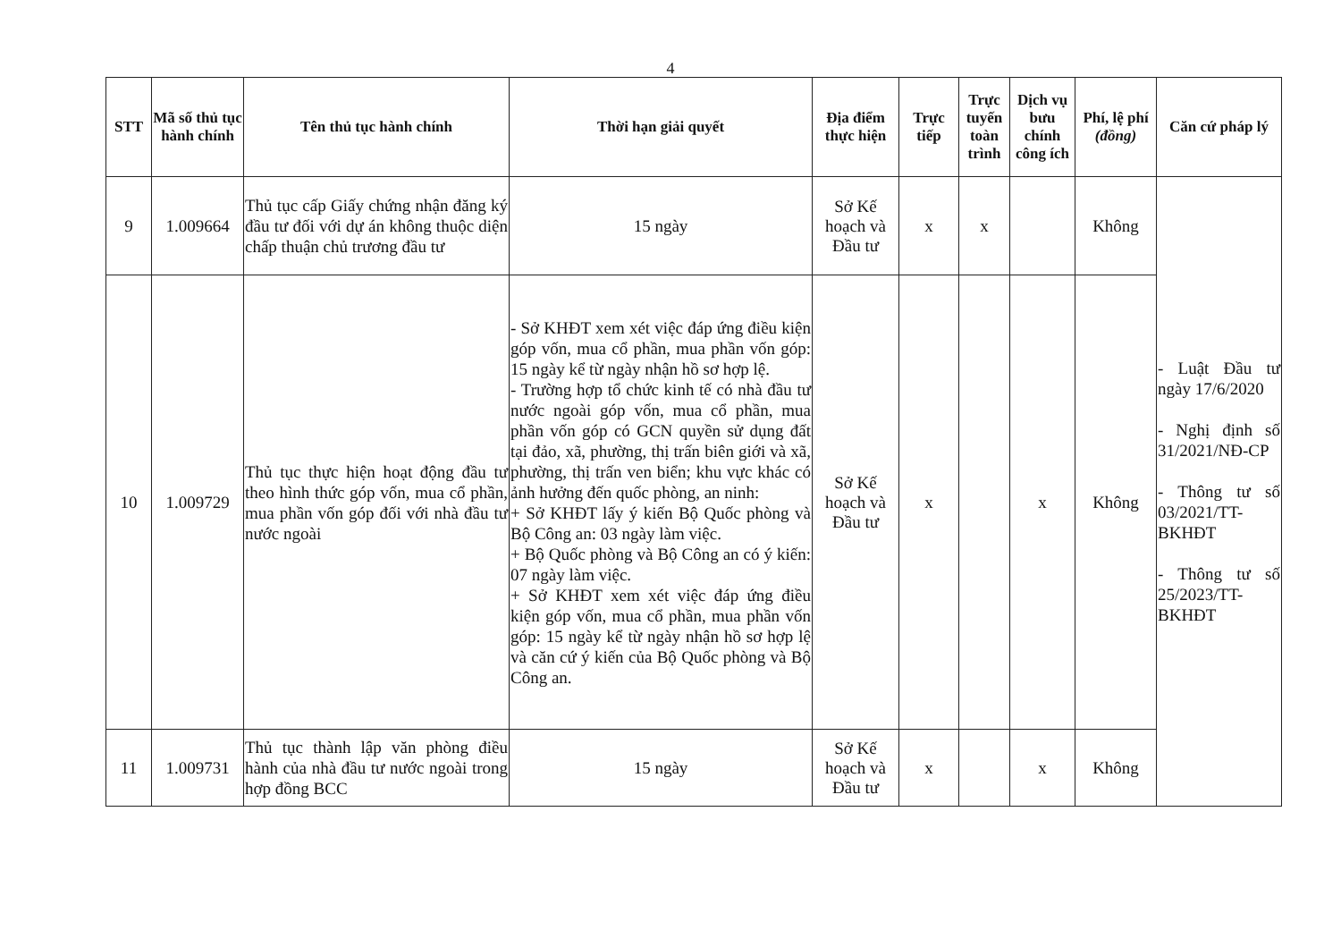4
| STT | Mã số thủ tục hành chính | Tên thủ tục hành chính | Thời hạn giải quyết | Địa điểm thực hiện | Trực tiếp | Trực tuyến toàn trình | Dịch vụ bưu chính công ích | Phí, lệ phí (đồng) | Căn cứ pháp lý |
| --- | --- | --- | --- | --- | --- | --- | --- | --- | --- |
| 9 | 1.009664 | Thủ tục cấp Giấy chứng nhận đăng ký đầu tư đối với dự án không thuộc diện chấp thuận chủ trương đầu tư | 15 ngày | Sở Kế hoạch và Đầu tư | x | x | | Không | - Luật Đầu tư ngày 17/6/2020 - Nghị định số 31/2021/NĐ-CP - Thông tư số 03/2021/TT-BKHĐT - Thông tư số 25/2023/TT-BKHĐT |
| 10 | 1.009729 | Thủ tục thực hiện hoạt động đầu tư theo hình thức góp vốn, mua cổ phần, mua phần vốn góp đối với nhà đầu tư nước ngoài | - Sở KHĐT xem xét việc đáp ứng điều kiện góp vốn, mua cổ phần, mua phần vốn góp: 15 ngày kể từ ngày nhận hồ sơ hợp lệ. - Trường hợp tổ chức kinh tế có nhà đầu tư nước ngoài góp vốn, mua cổ phần, mua phần vốn góp có GCN quyền sử dụng đất tại đảo, xã, phường, thị trấn biên giới và xã, phường, thị trấn ven biển; khu vực khác có ảnh hưởng đến quốc phòng, an ninh: + Sở KHĐT lấy ý kiến Bộ Quốc phòng và Bộ Công an: 03 ngày làm việc. + Bộ Quốc phòng và Bộ Công an có ý kiến: 07 ngày làm việc. + Sở KHĐT xem xét việc đáp ứng điều kiện góp vốn, mua cổ phần, mua phần vốn góp: 15 ngày kể từ ngày nhận hồ sơ hợp lệ và căn cứ ý kiến của Bộ Quốc phòng và Bộ Công an. | Sở Kế hoạch và Đầu tư | x | | x | Không | |
| 11 | 1.009731 | Thủ tục thành lập văn phòng điều hành của nhà đầu tư nước ngoài trong hợp đồng BCC | 15 ngày | Sở Kế hoạch và Đầu tư | x | | x | Không | |